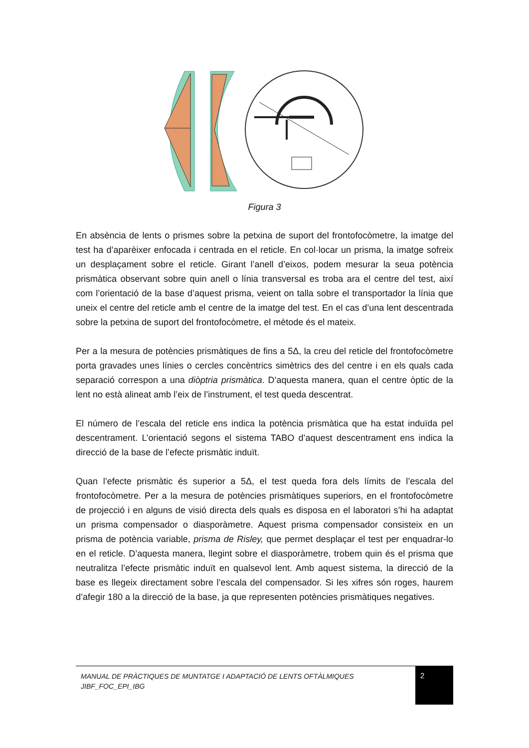Figura 3
En absència de lents o prismes sobre la petxina de suport del frontofocòmetre, la imatge del test ha d’aparèixer enfocada i centrada en el reticle. En col·locar un prisma, la imatge sofreix un desplaçament sobre el reticle. Girant l’anell d’eixos, podem mesurar la seua potència prismàtica observant sobre quin anell o línia transversal es troba ara el centre del test, així com l’orientació de la base d’aquest prisma, veient on talla sobre el transportador la línia que uneix el centre del reticle amb el centre de la imatge del test. En el cas d’una lent descentrada sobre la petxina de suport del frontofocòmetre, el mètode és el mateix.
Per a la mesura de potències prismàtiques de fins a 5Δ, la creu del reticle del frontofocòmetre porta gravades unes línies o cercles concèntrics simètrics des del centre i en els quals cada separació correspon a una diòptria prismàtica. D’aquesta manera, quan el centre òptic de la lent no està alineat amb l’eix de l’instrument, el test queda descentrat.
El número de l’escala del reticle ens indica la potència prismàtica que ha estat induïda pel descentrament. L’orientació segons el sistema TABO d’aquest descentrament ens indica la direcció de la base de l’efecte prismàtic induït.
Quan l’efecte prismàtic és superior a 5Δ, el test queda fora dels límits de l’escala del frontofocòmetre. Per a la mesura de potències prismàtiques superiors, en el frontofocòmetre de projecció i en alguns de visió directa dels quals es disposa en el laboratori s’hi ha adaptat un prisma compensador o diasporàmetre. Aquest prisma compensador consisteix en un prisma de potència variable, prisma de Risley, que permet desplaçar el test per enquadrar-lo en el reticle. D’aquesta manera, llegint sobre el diasporàmetre, trobem quin és el prisma que neutralitza l’efecte prismàtic induït en qualsevol lent. Amb aquest sistema, la direcció de la base es llegeix directament sobre l’escala del compensador. Si les xifres són roges, haurem d’afegir 180 a la direcció de la base, ja que representen potències prismàtiques negatives.
MANUAL DE PRÀCTIQUES DE MUNTATGE I ADAPTACIÓ DE LENTS OFTÀLMIQUES
JIBF_FOC_EPI_IBG
2